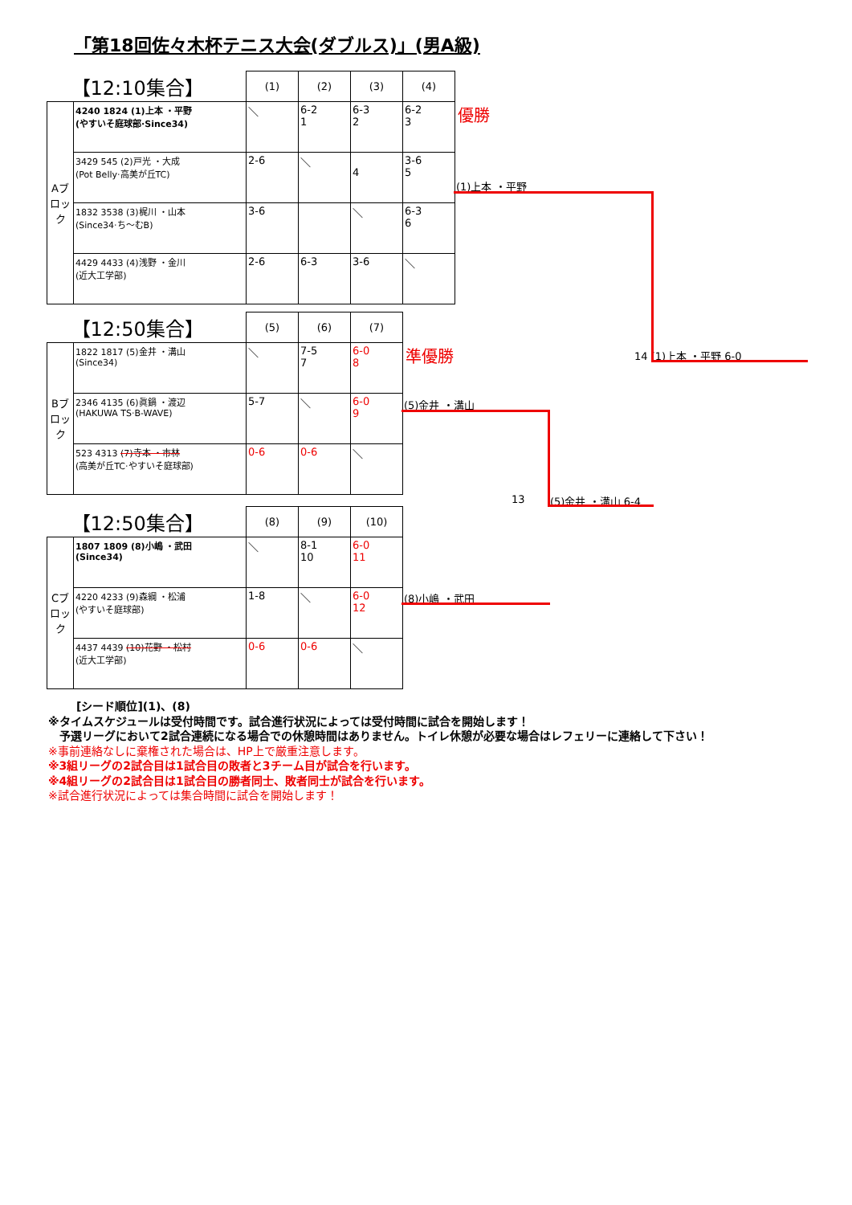「第18回佐々木杯テニス大会(ダブルス)」(男A級)
| 【12:10集合】 | | (1) | (2) | (3) | (4) |
| --- | --- | --- | --- | --- | --- |
| Aブロック | 4240 1824 (1)上本 ・平野 (やすいそ庭球部·Since34) | ＼ | 6-2 1 | 6-3 2 | 6-2 3 |
| | 3429 545 (2)戸光 ・大成 (Pot Belly·高美が丘TC) | 2-6 | ＼ | 4 | 3-6 5 |
| | 1832 3538 (3)梶川 ・山本 (Since34·ち〜むB) | 3-6 | | ＼ | 6-3 6 |
| | 4429 4433 (4)浅野 ・金川 (近大工学部) | 2-6 | 6-3 | 3-6 | ＼ |
| 【12:50集合】 | | (5) | (6) | (7) |
| --- | --- | --- | --- | --- |
| Bブロック | 1822 1817 (5)金井 ・溝山 (Since34) | ＼ | 7-5 7 | 6-0 8 |
| | 2346 4135 (6)眞鍋 ・渡辺 (HAKUWA TS·B-WAVE) | 5-7 | ＼ | 6-0 9 |
| | 523 4313 (7)寺本 ・市林 (高美が丘TC·やすいそ庭球部) | 0-6 | 0-6 | ＼ |
| 【12:50集合】 | | (8) | (9) | (10) |
| --- | --- | --- | --- | --- |
| Cブロック | 1807 1809 (8)小嶋 ・武田 (Since34) | ＼ | 8-1 10 | 6-0 11 |
| | 4220 4233 (9)森綱 ・松浦 (やすいそ庭球部) | 1-8 | ＼ | 6-0 12 |
| | 4437 4439 (10)花野 ・松村 (近大工学部) | 0-6 | 0-6 | ＼ |
優勝
(1)上本 ・平野
準優勝 14 (1)上本 ・平野 6-0
(5)金井 ・溝山
13 (5)金井 ・溝山 6-4
(8)小嶋 ・武田
[シード順位](1)、(8)
※タイムスケジュールは受付時間です。試合進行状況によっては受付時間に試合を開始します！
　予選リーグにおいて2試合連続になる場合での休憩時間はありません。トイレ休憩が必要な場合はレフェリーに連絡して下さい！
※事前連絡なしに棄権された場合は、HP上で厳重注意します。
※3組リーグの2試合目は1試合目の敗者と3チーム目が試合を行います。
※4組リーグの2試合目は1試合目の勝者同士、敗者同士が試合を行います。
※試合進行状況によっては集合時間に試合を開始します！